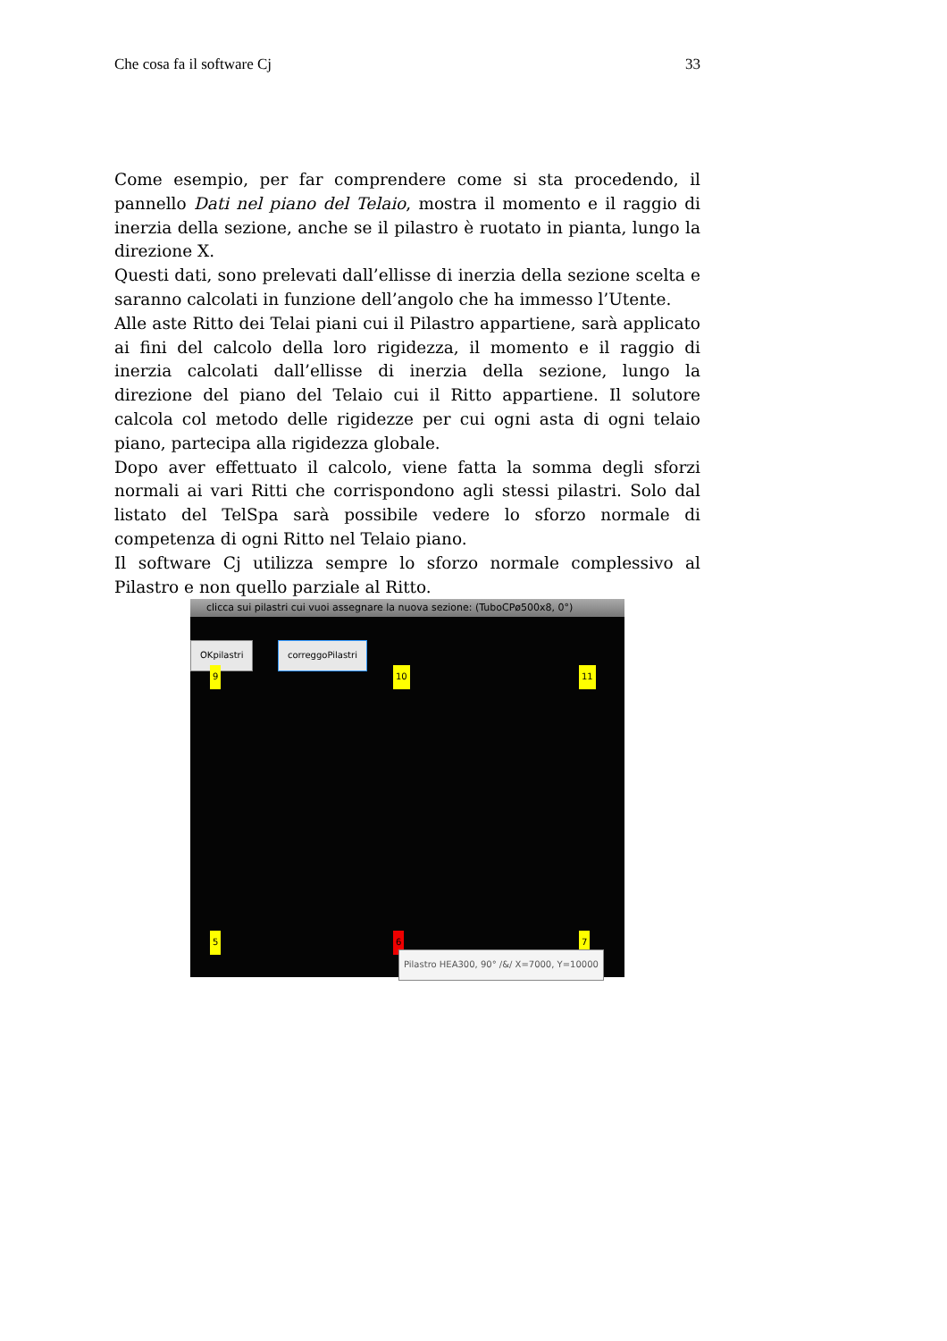Che cosa fa il software Cj 33
Come esempio, per far comprendere come si sta procedendo, il pannello Dati nel piano del Telaio, mostra il momento e il raggio di inerzia della sezione, anche se il pilastro è ruotato in pianta, lungo la direzione X.
Questi dati, sono prelevati dall’ellisse di inerzia della sezione scelta e saranno calcolati in funzione dell’angolo che ha immesso l’Utente.
Alle aste Ritto dei Telai piani cui il Pilastro appartiene, sarà applicato ai fini del calcolo della loro rigidezza, il momento e il raggio di inerzia calcolati dall’ellisse di inerzia della sezione, lungo la direzione del piano del Telaio cui il Ritto appartiene. Il solutore calcola col metodo delle rigidezze per cui ogni asta di ogni telaio piano, partecipa alla rigidezza globale.
Dopo aver effettuato il calcolo, viene fatta la somma degli sforzi normali ai vari Ritti che corrispondono agli stessi pilastri. Solo dal listato del TelSpa sarà possibile vedere lo sforzo normale di competenza di ogni Ritto nel Telaio piano.
Il software Cj utilizza sempre lo sforzo normale complessivo al Pilastro e non quello parziale al Ritto.
clicca sui pilastri cui vuoi assegnare la nuova sezione: (TuboCPø500x8, 0°)
OKpilastri correggoPilastri
9 10 11
5 6 7
Pilastro HEA300, 90° /&/ X=7000, Y=10000